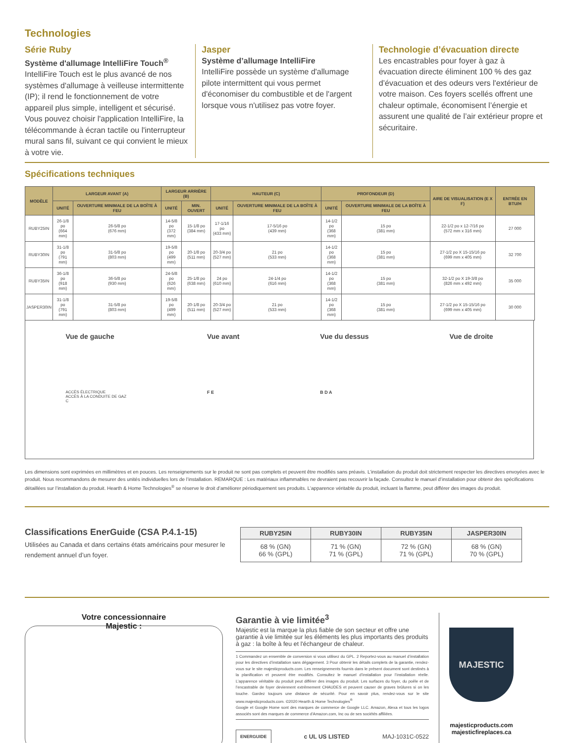Technologies
Série Ruby
Système d'allumage IntelliFire Touch<sup>®</sup>
IntelliFire Touch est le plus avancé de nos systèmes d'allumage à veilleuse intermittente (IP); il rend le fonctionnement de votre appareil plus simple, intelligent et sécurisé. Vous pouvez choisir l'application IntelliFire, la télécommande à écran tactile ou l'interrupteur mural sans fil, suivant ce qui convient le mieux à votre vie.
Jasper
Système d’allumage IntelliFire
IntelliFire possède un système d'allumage pilote intermittent qui vous permet d'économiser du combustible et de l'argent lorsque vous n'utilisez pas votre foyer.
Technologie d’évacuation directe
Les encastrables pour foyer à gaz à évacuation directe éliminent 100 % des gaz d’évacuation et des odeurs vers l'extérieur de votre maison. Ces foyers scellés offrent une chaleur optimale, économisent l’énergie et assurent une qualité de l’air extérieur propre et sécuritaire.
Spécifications techniques
| MODÈLE | LARGEUR AVANT (A) | | LARGEUR ARRIÈRE (B) | | HAUTEUR (C) | | PROFONDEUR (D) | | AIRE DE VISUALISATION (E X F) | ENTRÉE EN BTU/H |
| --- | --- | --- | --- | --- | --- | --- | --- | --- | --- | --- |
| | UNITÉ | OUVERTURE MINIMALE DE LA BOÎTE À FEU | UNITÉ | MIN. OUVERT | UNITÉ | OUVERTURE MINIMALE DE LA BOÎTE À FEU | UNITÉ | OUVERTURE MINIMALE DE LA BOÎTE À FEU | | |
| RUBY25IN | 26-1/8 po (664 mm) | 26-5/8 po (676 mm) | 14-5/8 po (372 mm) | 15-1/8 po (384 mm) | 17-1/16 po (433 mm) | 17-5/16 po (439 mm) | 14-1/2 po (368 mm) | 15 po (381 mm) | 22-1/2 po x 12-7/16 po (572 mm x 316 mm) | 27 000 |
| RUBY30IN | 31-1/8 po (791 mm) | 31-5/8 po (803 mm) | 19-5/8 po (499 mm) | 20-1/8 po (511 mm) | 20-3/4 po (527 mm) | 21 po (533 mm) | 14-1/2 po (368 mm) | 15 po (381 mm) | 27-1/2 po X 15-15/16 po (699 mm x 405 mm) | 32 700 |
| RUBY35IN | 36-1/8 po (918 mm) | 36-5/8 po (930 mm) | 24-5/8 po (626 mm) | 25-1/8 po (638 mm) | 24 po (610 mm) | 24-1/4 po (616 mm) | 14-1/2 po (368 mm) | 15 po (381 mm) | 32-1/2 po X 19-3/8 po (826 mm x 492 mm) | 35 000 |
| JASPER30IN | 31-1/8 po (791 mm) | 31-5/8 po (803 mm) | 19-5/8 po (499 mm) | 20-1/8 po (511 mm) | 20-3/4 po (527 mm) | 21 po (533 mm) | 14-1/2 po (368 mm) | 15 po (381 mm) | 27-1/2 po X 15-15/16 po (699 mm x 405 mm) | 30 000 |
Vue de gauche
ACCÈS ÉLECTRIQUE
ACCÈS À LA CONDUITE DE GAZ
C
Vue avant
F E
Vue du dessus
B D A
Vue de droite
Les dimensions sont exprimées en millimètres et en pouces. Les renseignements sur le produit ne sont pas complets et peuvent être modifiés sans préavis. L’installation du produit doit strictement respecter les directives envoyées avec le produit. Nous recommandons de mesurer des unités individuelles lors de l’installation. REMARQUE : Les matériaux inflammables ne devraient pas recouvrir la façade. Consultez le manuel d’installation pour obtenir des spécifications détaillées sur l’installation du produit. Hearth & Home Technologies<sup>®</sup> se réserve le droit d’améliorer périodiquement ses produits. L’apparence véritable du produit, incluant la flamme, peut différer des images du produit.
Classifications EnerGuide (CSA P.4.1-15)
Utilisées au Canada et dans certains états américains pour mesurer le rendement annuel d’un foyer.
| RUBY25IN | RUBY30IN | RUBY35IN | JASPER30IN |
| --- | --- | --- | --- |
| 68 % (GN) 66 % (GPL) | 71 % (GN) 71 % (GPL) | 72 % (GN) 71 % (GPL) | 68 % (GN) 70 % (GPL) |
Votre concessionnaire
Majestic :
Garantie à vie limitée<sup>3</sup>
Majestic est la marque la plus fiable de son secteur et offre une garantie à vie limitée sur les éléments les plus importants des produits à gaz : la boîte à feu et l'échangeur de chaleur.
1 Commandez un ensemble de conversion si vous utilisez du GPL. 2 Reportez-vous au manuel d’installation pour les directives d’installation sans dégagement. 3 Pour obtenir les détails complets de la garantie, rendez-vous sur le site majesticproducts.com. Les renseignements fournis dans le présent document sont destinés à la planification et peuvent être modifiés. Consultez le manuel d’installation pour l’installation réelle. L’apparence véritable du produit peut différer des images du produit. Les surfaces du foyer, du poêle et de l’encastrable de foyer deviennent extrêmement CHAUDES et peuvent causer de graves brûlures si on les touche. Gardez toujours une distance de sécurité. Pour en savoir plus, rendez-vous sur le site www.majesticproducts.com. ©2020 Hearth & Home Technologies<sup>®</sup>
Google et Google Home sont des marques de commerce de Google LLC. Amazon, Alexa et tous les logos associés sont des marques de commerce d'Amazon.com, Inc ou de ses sociétés affiliées.
ENERGUIDE c UL US LISTED MAJ-1031C-0522
MAJESTIC
majesticproducts.com
majesticfireplaces.ca